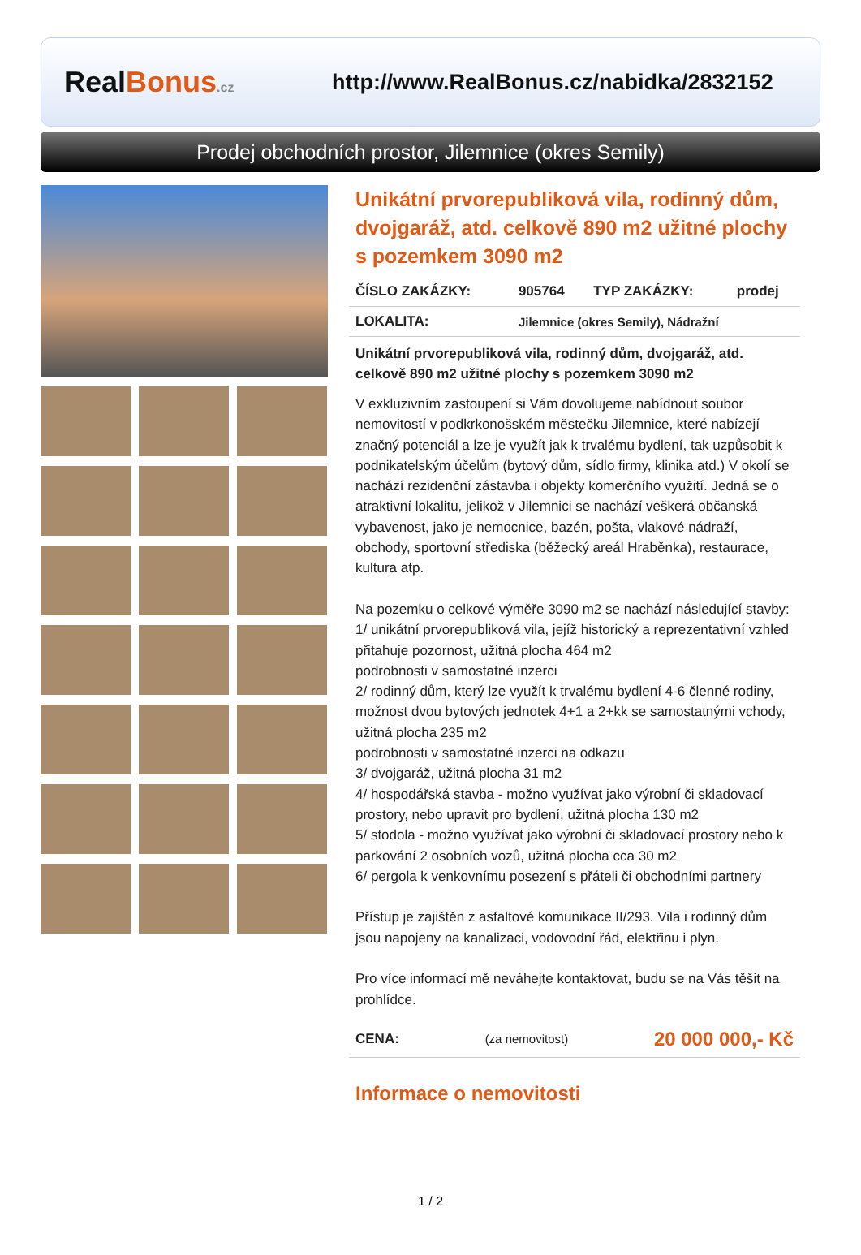RealBonus.cz
http://www.RealBonus.cz/nabidka/2832152
Prodej obchodních prostor, Jilemnice (okres Semily)
Unikátní prvorepubliková vila, rodinný dům, dvojgaráž, atd. celkově 890 m2 užitné plochy s pozemkem 3090 m2
| ČÍSLO ZAKÁZKY: | 905764 | TYP ZAKÁZKY: | prodej |
| LOKALITA: | Jilemnice (okres Semily), Nádražní | | |
Unikátní prvorepubliková vila, rodinný dům, dvojgaráž, atd. celkově 890 m2 užitné plochy s pozemkem 3090 m2
V exkluzivním zastoupení si Vám dovolujeme nabídnout soubor nemovitostí v podkrkonošském městečku Jilemnice, které nabízejí značný potenciál a lze je využít jak k trvalému bydlení, tak uzpůsobit k podnikatelským účelům (bytový dům, sídlo firmy, klinika atd.) V okolí se nachází rezidenční zástavba i objekty komerčního využití. Jedná se o atraktivní lokalitu, jelikož v Jilemnici se nachází veškerá občanská vybavenost, jako je nemocnice, bazén, pošta, vlakové nádraží, obchody, sportovní střediska (běžecký areál Hraběnka), restaurace, kultura atp.
Na pozemku o celkové výměře 3090 m2 se nachází následující stavby:
1/ unikátní prvorepubliková vila, jejíž historický a reprezentativní vzhled přitahuje pozornost, užitná plocha 464 m2
podrobnosti v samostatné inzerci
2/ rodinný dům, který lze využít k trvalému bydlení 4-6 členné rodiny, možnost dvou bytových jednotek 4+1 a 2+kk se samostatnými vchody, užitná plocha 235 m2
podrobnosti v samostatné inzerci na odkazu
3/ dvojgaráž, užitná plocha 31 m2
4/ hospodářská stavba - možno využívat jako výrobní či skladovací prostory, nebo upravit pro bydlení, užitná plocha 130 m2
5/ stodola - možno využívat jako výrobní či skladovací prostory nebo k parkování 2 osobních vozů, užitná plocha cca 30 m2
6/ pergola k venkovnímu posezení s přáteli či obchodními partnery
Přístup je zajištěn z asfaltové komunikace II/293. Vila i rodinný dům jsou napojeny na kanalizaci, vodovodní řád, elektřinu i plyn.
Pro více informací mě neváhejte kontaktovat, budu se na Vás těšit na prohlídce.
| CENA: | (za nemovitost) | 20 000 000,- Kč |
Informace o nemovitosti
1 / 2